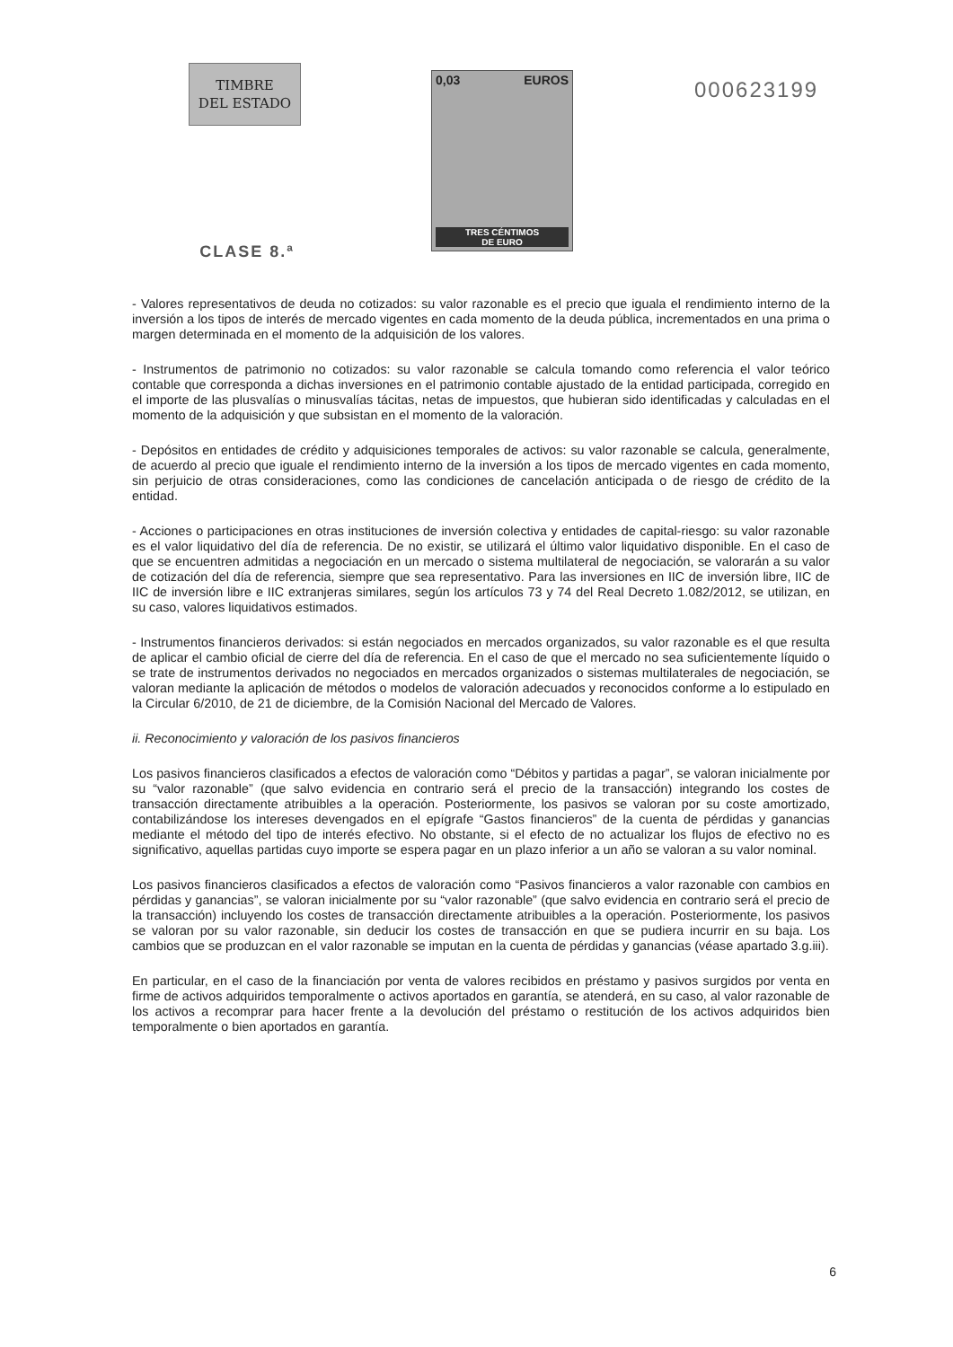TIMBRE
DEL ESTADO
CLASE 8.ª
0,03 EUROS
TRES CÉNTIMOS
DE EURO
000623199
- Valores representativos de deuda no cotizados: su valor razonable es el precio que iguala el rendimiento interno de la inversión a los tipos de interés de mercado vigentes en cada momento de la deuda pública, incrementados en una prima o margen determinada en el momento de la adquisición de los valores.
- Instrumentos de patrimonio no cotizados: su valor razonable se calcula tomando como referencia el valor teórico contable que corresponda a dichas inversiones en el patrimonio contable ajustado de la entidad participada, corregido en el importe de las plusvalías o minusvalías tácitas, netas de impuestos, que hubieran sido identificadas y calculadas en el momento de la adquisición y que subsistan en el momento de la valoración.
- Depósitos en entidades de crédito y adquisiciones temporales de activos: su valor razonable se calcula, generalmente, de acuerdo al precio que iguale el rendimiento interno de la inversión a los tipos de mercado vigentes en cada momento, sin perjuicio de otras consideraciones, como las condiciones de cancelación anticipada o de riesgo de crédito de la entidad.
- Acciones o participaciones en otras instituciones de inversión colectiva y entidades de capital-riesgo: su valor razonable es el valor liquidativo del día de referencia. De no existir, se utilizará el último valor liquidativo disponible. En el caso de que se encuentren admitidas a negociación en un mercado o sistema multilateral de negociación, se valorarán a su valor de cotización del día de referencia, siempre que sea representativo. Para las inversiones en IIC de inversión libre, IIC de IIC de inversión libre e IIC extranjeras similares, según los artículos 73 y 74 del Real Decreto 1.082/2012, se utilizan, en su caso, valores liquidativos estimados.
- Instrumentos financieros derivados: si están negociados en mercados organizados, su valor razonable es el que resulta de aplicar el cambio oficial de cierre del día de referencia. En el caso de que el mercado no sea suficientemente líquido o se trate de instrumentos derivados no negociados en mercados organizados o sistemas multilaterales de negociación, se valoran mediante la aplicación de métodos o modelos de valoración adecuados y reconocidos conforme a lo estipulado en la Circular 6/2010, de 21 de diciembre, de la Comisión Nacional del Mercado de Valores.
ii. Reconocimiento y valoración de los pasivos financieros
Los pasivos financieros clasificados a efectos de valoración como “Débitos y partidas a pagar”, se valoran inicialmente por su “valor razonable” (que salvo evidencia en contrario será el precio de la transacción) integrando los costes de transacción directamente atribuibles a la operación. Posteriormente, los pasivos se valoran por su coste amortizado, contabilizándose los intereses devengados en el epígrafe “Gastos financieros” de la cuenta de pérdidas y ganancias mediante el método del tipo de interés efectivo. No obstante, si el efecto de no actualizar los flujos de efectivo no es significativo, aquellas partidas cuyo importe se espera pagar en un plazo inferior a un año se valoran a su valor nominal.
Los pasivos financieros clasificados a efectos de valoración como “Pasivos financieros a valor razonable con cambios en pérdidas y ganancias”, se valoran inicialmente por su “valor razonable” (que salvo evidencia en contrario será el precio de la transacción) incluyendo los costes de transacción directamente atribuibles a la operación. Posteriormente, los pasivos se valoran por su valor razonable, sin deducir los costes de transacción en que se pudiera incurrir en su baja. Los cambios que se produzcan en el valor razonable se imputan en la cuenta de pérdidas y ganancias (véase apartado 3.g.iii).
En particular, en el caso de la financiación por venta de valores recibidos en préstamo y pasivos surgidos por venta en firme de activos adquiridos temporalmente o activos aportados en garantía, se atenderá, en su caso, al valor razonable de los activos a recomprar para hacer frente a la devolución del préstamo o restitución de los activos adquiridos bien temporalmente o bien aportados en garantía.
6